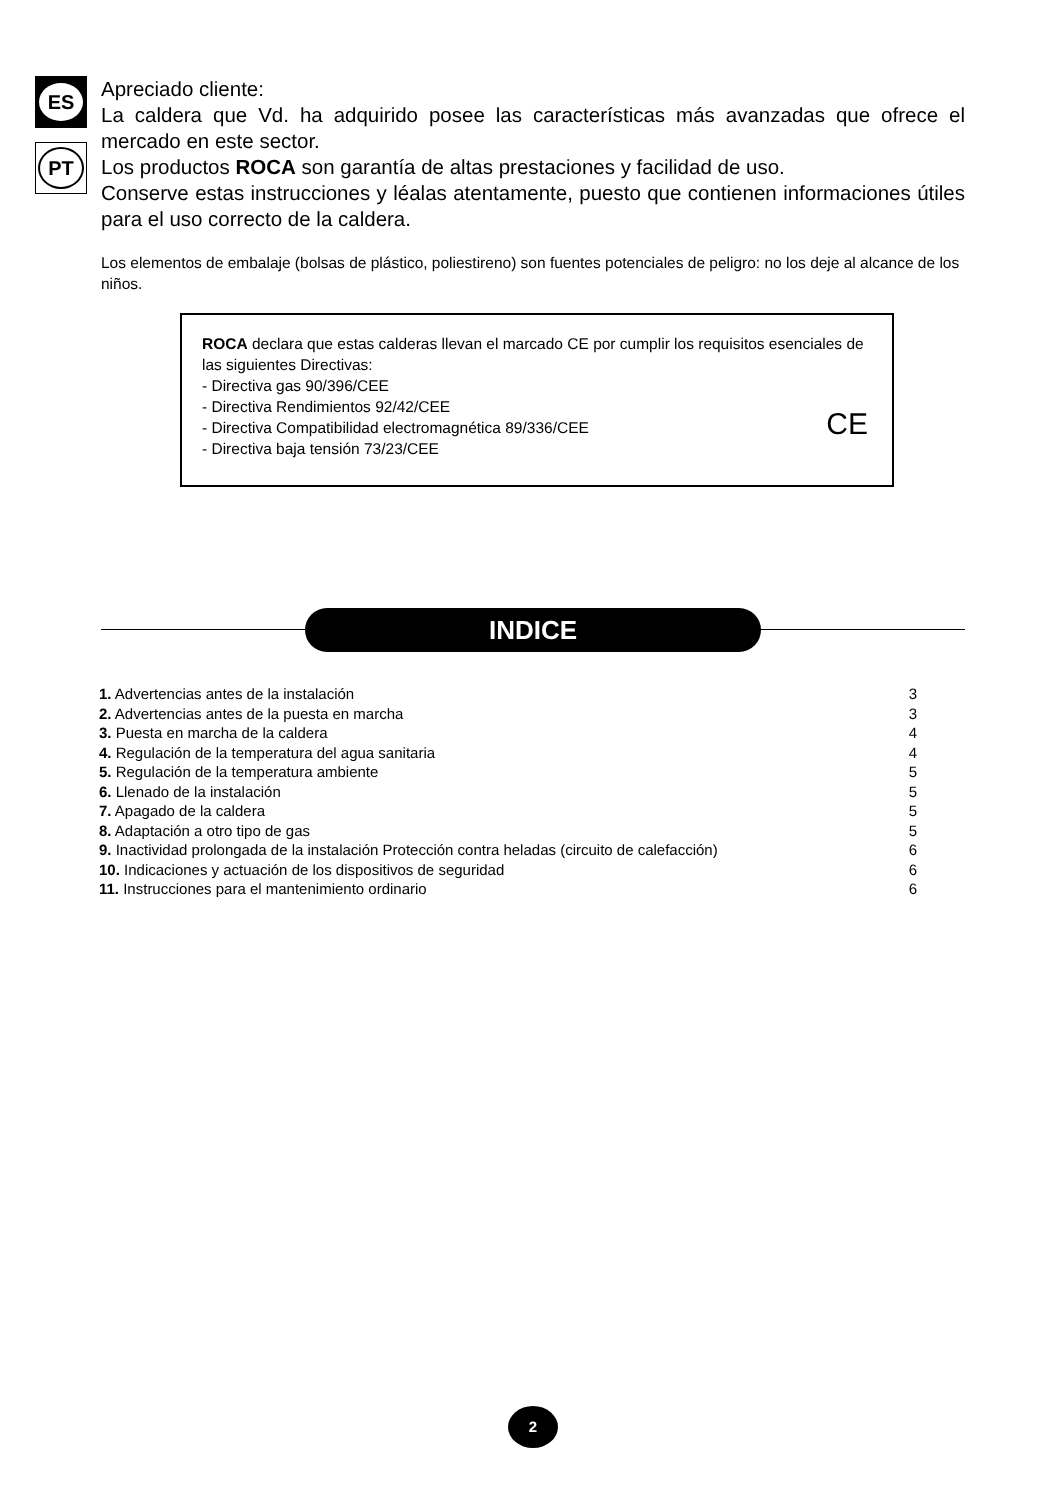ES
PT
Apreciado cliente:
La caldera que Vd. ha adquirido posee las características más avanzadas que ofrece el mercado en este sector.
Los productos ROCA son garantía de altas prestaciones y facilidad de uso.
Conserve estas instrucciones y léalas atentamente, puesto que contienen informaciones útiles para el uso correcto de la caldera.
Los elementos de embalaje (bolsas de plástico, poliestireno) son fuentes potenciales de peligro: no los deje al alcance de los niños.
ROCA declara que estas calderas llevan el marcado CE por cumplir los requisitos esenciales de las siguientes Directivas:
- Directiva gas 90/396/CEE
- Directiva Rendimientos 92/42/CEE
- Directiva Compatibilidad electromagnética 89/336/CEE
- Directiva baja tensión 73/23/CEE
CE
INDICE
| 1. Advertencias antes de la instalación | 3 |
| 2. Advertencias antes de la puesta en marcha | 3 |
| 3. Puesta en marcha de la caldera | 4 |
| 4. Regulación de la temperatura del agua sanitaria | 4 |
| 5. Regulación de la temperatura ambiente | 5 |
| 6. Llenado de la instalación | 5 |
| 7. Apagado de la caldera | 5 |
| 8. Adaptación a otro tipo de gas | 5 |
| 9. Inactividad prolongada de la instalación Protección contra heladas (circuito de calefacción) | 6 |
| 10. Indicaciones y actuación de los dispositivos de seguridad | 6 |
| 11. Instrucciones para el mantenimiento ordinario | 6 |
2